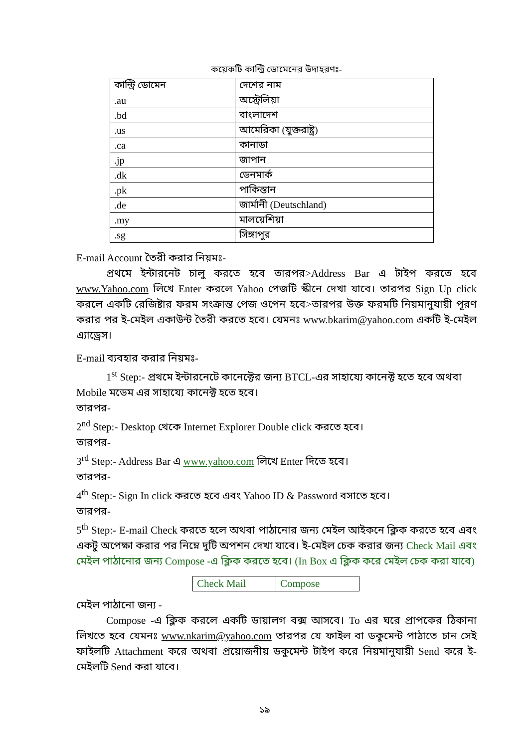কয়েকটি কান্ট্রি ডোমেনের উদাহরণঃ-
| কান্ট্রি ডোমেন | দেশের নাম |
| --- | --- |
| .au | অস্ট্রেলিয়া |
| .bd | বাংলাদেশ |
| .us | আমেরিকা (যুক্তরাষ্ট্র) |
| .ca | কানাডা |
| .jp | জাপান |
| .dk | ডেনমার্ক |
| .pk | পাকিস্তান |
| .de | জার্মানী (Deutschland) |
| .my | মালয়েশিয়া |
| .sg | সিঙ্গাপুর |
E-mail Account তৈরী করার নিয়মঃ-
প্রথমে ইন্টারনেট চালু করতে হবে তারপর>Address Bar এ টাইপ করতে হবে www.Yahoo.com লিখে Enter করলে Yahoo পেজটি স্কীনে দেখা যাবে। তারপর Sign Up click করলে একটি রেজিষ্টার ফরম সংক্রান্ত পেজ ওপেন হবে>তারপর উক্ত ফরমটি নিয়মানুযায়ী পূরণ করার পর ই-মেইল একাউন্ট তৈরী করতে হবে। যেমনঃ www.bkarim@yahoo.com একটি ই-মেইল এ্যাড্রেস।
E-mail ব্যবহার করার নিয়মঃ-
1<sup>st</sup> Step:- প্রথমে ইন্টারনেটে কানেক্টের জন্য BTCL-এর সাহায্যে কানেক্ট হতে হবে অথবা
Mobile মডেম এর সাহায্যে কানেক্ট হতে হবে।
তারপর-
2<sup>nd</sup> Step:- Desktop থেকে Internet Explorer Double click করতে হবে।
তারপর-
3<sup>rd</sup> Step:- Address Bar এ www.yahoo.com লিখে Enter দিতে হবে।
তারপর-
4<sup>th</sup> Step:- Sign In click করতে হবে এবং Yahoo ID & Password বসাতে হবে।
তারপর-
5<sup>th</sup> Step:- E-mail Check করতে হলে অথবা পাঠানোর জন্য মেইল আইকনে ক্লিক করতে হবে এবং একটু অপেক্ষা করার পর নিম্নে দুটি অপশন দেখা যাবে। ই-মেইল চেক করার জন্য Check Mail এবং মেইল পাঠানোর জন্য Compose -এ ক্লিক করতে হবে। (In Box এ ক্লিক করে মেইল চেক করা যাবে)
| Check Mail | Compose |
মেইল পাঠানো জন্য -
Compose -এ ক্লিক করলে একটি ডায়ালগ বক্স আসবে। To এর ঘরে প্রাপকের ঠিকানা লিখতে হবে যেমনঃ www.nkarim@yahoo.com তারপর যে ফাইল বা ডকুমেন্ট পাঠাতে চান সেই ফাইলটি Attachment করে অথবা প্রয়োজনীয় ডকুমেন্ট টাইপ করে নিয়মানুযায়ী Send করে ই-মেইলটি Send করা যাবে।
১৯